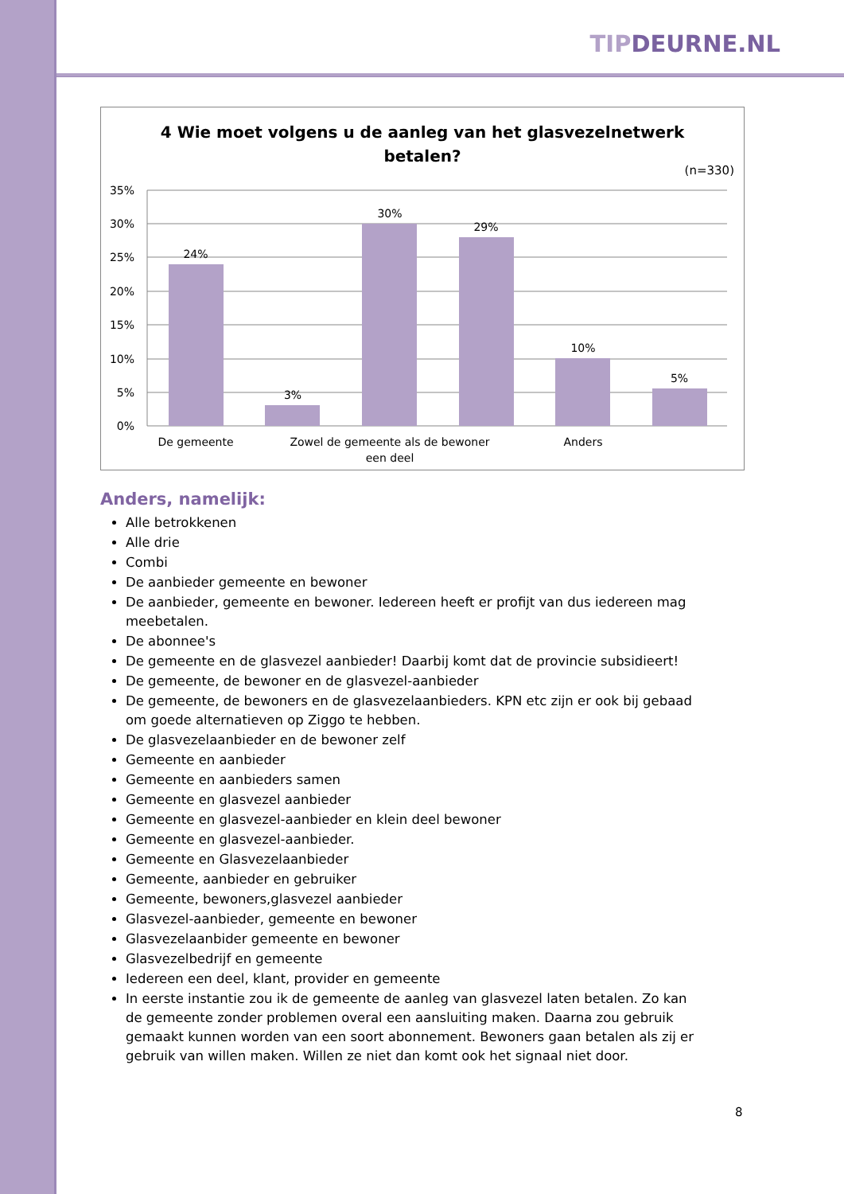TIPDEURNE.NL
4 Wie moet volgens u de aanleg van het glasvezelnetwerk
betalen?
(n=330)
35%
30%
25%
20%
15%
10%
5%
0%
24%
3%
30%
29%
10%
5%
De gemeente
Zowel de gemeente als de bewoner
een deel
Anders
Anders, namelijk:
Alle betrokkenen
Alle drie
Combi
De aanbieder gemeente en bewoner
De aanbieder, gemeente en bewoner. Iedereen heeft er profijt van dus iedereen mag meebetalen.
De abonnee's
De gemeente en de glasvezel aanbieder! Daarbij komt dat de provincie subsidieert!
De gemeente, de bewoner en de glasvezel-aanbieder
De gemeente, de bewoners en de glasvezelaanbieders. KPN etc zijn er ook bij gebaad om goede alternatieven op Ziggo te hebben.
De glasvezelaanbieder en de bewoner zelf
Gemeente en aanbieder
Gemeente en aanbieders samen
Gemeente en glasvezel aanbieder
Gemeente en glasvezel-aanbieder en klein deel bewoner
Gemeente en glasvezel-aanbieder.
Gemeente en Glasvezelaanbieder
Gemeente, aanbieder en gebruiker
Gemeente, bewoners,glasvezel aanbieder
Glasvezel-aanbieder, gemeente en bewoner
Glasvezelaanbider gemeente en bewoner
Glasvezelbedrijf en gemeente
Iedereen een deel, klant, provider en gemeente
In eerste instantie zou ik de gemeente de aanleg van glasvezel laten betalen. Zo kan de gemeente zonder problemen overal een aansluiting maken. Daarna zou gebruik gemaakt kunnen worden van een soort abonnement. Bewoners gaan betalen als zij er gebruik van willen maken. Willen ze niet dan komt ook het signaal niet door.
8